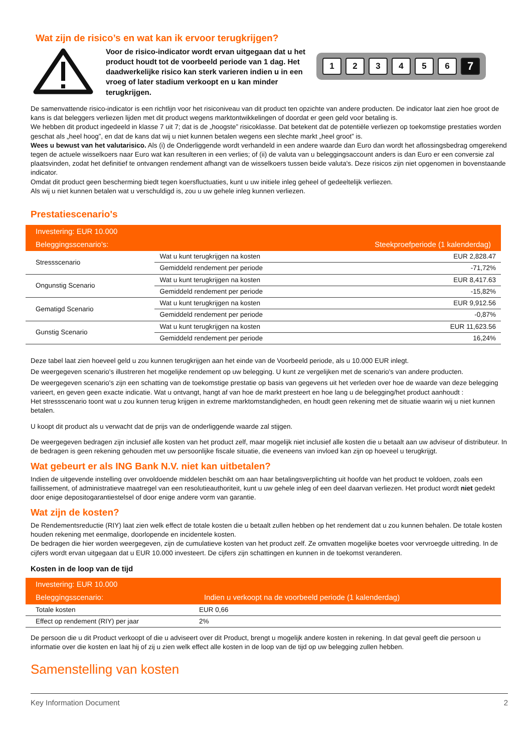Wat zijn de risico’s en wat kan ik ervoor terugkrijgen?
Voor de risico-indicator wordt ervan uitgegaan dat u het product houdt tot de voorbeeld periode van 1 dag. Het daadwerkelijke risico kan sterk varieren indien u in een vroeg of later stadium verkoopt en u kan minder terugkrijgen.
123456 7
De samenvattende risico-indicator is een richtlijn voor het risiconiveau van dit product ten opzichte van andere producten. De indicator laat zien hoe groot de kans is dat beleggers verliezen lijden met dit product wegens marktontwikkelingen of doordat er geen geld voor betaling is.
We hebben dit product ingedeeld in klasse 7 uit 7; dat is de „hoogste” risicoklasse. Dat betekent dat de potentiële verliezen op toekomstige prestaties worden geschat als „heel hoog”, en dat de kans dat wij u niet kunnen betalen wegens een slechte markt „heel groot” is.
Wees u bewust van het valutarisico. Als (i) de Onderliggende wordt verhandeld in een andere waarde dan Euro dan wordt het aflossingsbedrag omgerekend tegen de actuele wisselkoers naar Euro wat kan resulteren in een verlies; of (ii) de valuta van u beleggingsaccount anders is dan Euro er een conversie zal plaatsvinden, zodat het definitief te ontvangen rendement afhangt van de wisselkoers tussen beide valuta's. Deze risicos zijn niet opgenomen in bovenstaande indicator.
Omdat dit product geen bescherming biedt tegen koersfluctuaties, kunt u uw initiele inleg geheel of gedeeltelijk verliezen.
Als wij u niet kunnen betalen wat u verschuldigd is, zou u uw gehele inleg kunnen verliezen.
Prestatiescenario's
| Investering: EUR 10.000 | | |
| --- | --- | --- |
| Beleggingsscenario's: | | Steekproefperiode (1 kalenderdag) |
| Stressscenario | Wat u kunt terugkrijgen na kosten | EUR 2,828.47 |
| | Gemiddeld rendement per periode | -71,72% |
| Ongunstig Scenario | Wat u kunt terugkrijgen na kosten | EUR 8,417.63 |
| | Gemiddeld rendement per periode | -15,82% |
| Gematigd Scenario | Wat u kunt terugkrijgen na kosten | EUR 9,912.56 |
| | Gemiddeld rendement per periode | -0,87% |
| Gunstig Scenario | Wat u kunt terugkrijgen na kosten | EUR 11,623.56 |
| | Gemiddeld rendement per periode | 16,24% |
Deze tabel laat zien hoeveel geld u zou kunnen terugkrijgen aan het einde van de Voorbeeld periode, als u 10.000 EUR inlegt.
De weergegeven scenario's illustreren het mogelijke rendement op uw belegging. U kunt ze vergelijken met de scenario's van andere producten.
De weergegeven scenario's zijn een schatting van de toekomstige prestatie op basis van gegevens uit het verleden over hoe de waarde van deze belegging varieert, en geven geen exacte indicatie. Wat u ontvangt, hangt af van hoe de markt presteert en hoe lang u de belegging/het product aanhoudt :
Het stressscenario toont wat u zou kunnen terug krijgen in extreme marktomstandigheden, en houdt geen rekening met de situatie waarin wij u niet kunnen betalen.
U koopt dit product als u verwacht dat de prijs van de onderliggende waarde zal stijgen.
De weergegeven bedragen zijn inclusief alle kosten van het product zelf, maar mogelijk niet inclusief alle kosten die u betaalt aan uw adviseur of distributeur. In de bedragen is geen rekening gehouden met uw persoonlijke fiscale situatie, die eveneens van invloed kan zijn op hoeveel u terugkrijgt.
Wat gebeurt er als ING Bank N.V. niet kan uitbetalen?
Indien de uitgevende instelling over onvoldoende middelen beschikt om aan haar betalingsverplichting uit hoofde van het product te voldoen, zoals een faillissement, of administratieve maatregel van een resolutieauthoriteit, kunt u uw gehele inleg of een deel daarvan verliezen. Het product wordt niet gedekt door enige depositogarantiestelsel of door enige andere vorm van garantie.
Wat zijn de kosten?
De Rendementsreductie (RIY) laat zien welk effect de totale kosten die u betaalt zullen hebben op het rendement dat u zou kunnen behalen. De totale kosten houden rekening met eenmalige, doorlopende en incidentele kosten.
De bedragen die hier worden weergegeven, zijn de cumulatieve kosten van het product zelf. Ze omvatten mogelijke boetes voor vervroegde uittreding. In de cijfers wordt ervan uitgegaan dat u EUR 10.000 investeert. De cijfers zijn schattingen en kunnen in de toekomst veranderen.
Kosten in de loop van de tijd
| Investering: EUR 10.000 | |
| --- | --- |
| Beleggingsscenario: | Indien u verkoopt na de voorbeeld periode (1 kalenderdag) |
| Totale kosten | EUR 0,66 |
| Effect op rendement (RIY) per jaar | 2% |
De persoon die u dit Product verkoopt of die u adviseert over dit Product, brengt u mogelijk andere kosten in rekening. In dat geval geeft die persoon u informatie over die kosten en laat hij of zij u zien welk effect alle kosten in de loop van de tijd op uw belegging zullen hebben.
Samenstelling van kosten
Key Information Document 2